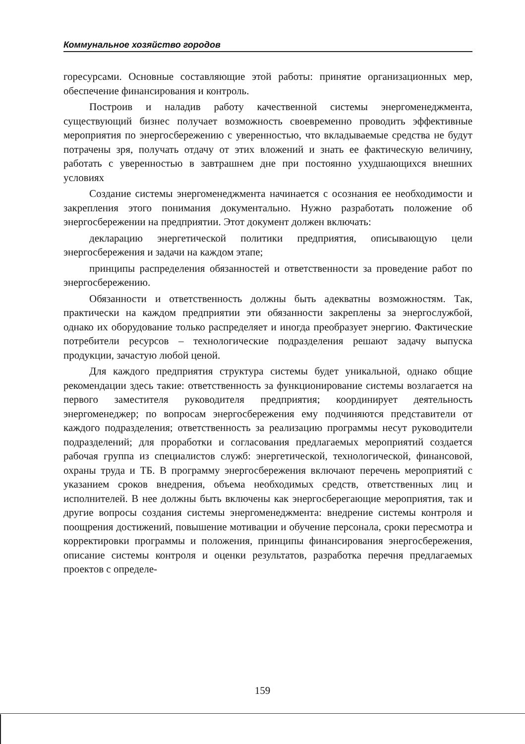Коммунальное хозяйство городов
горесурсами. Основные составляющие этой работы: принятие организационных мер, обеспечение финансирования и контроль.
Построив и наладив работу качественной системы энергоменеджмента, существующий бизнес получает возможность своевременно проводить эффективные мероприятия по энергосбережению с уверенностью, что вкладываемые средства не будут потрачены зря, получать отдачу от этих вложений и знать ее фактическую величину, работать с уверенностью в завтрашнем дне при постоянно ухудшающихся внешних условиях
Создание системы энергоменеджмента начинается с осознания ее необходимости и закрепления этого понимания документально. Нужно разработать положение об энергосбережении на предприятии. Этот документ должен включать:
декларацию энергетической политики предприятия, описывающую цели энергосбережения и задачи на каждом этапе;
принципы распределения обязанностей и ответственности за проведение работ по энергосбережению.
Обязанности и ответственность должны быть адекватны возможностям. Так, практически на каждом предприятии эти обязанности закреплены за энергослужбой, однако их оборудование только распределяет и иногда преобразует энергию. Фактические потребители ресурсов – технологические подразделения решают задачу выпуска продукции, зачастую любой ценой.
Для каждого предприятия структура системы будет уникальной, однако общие рекомендации здесь такие: ответственность за функционирование системы возлагается на первого заместителя руководителя предприятия; координирует деятельность энергоменеджер; по вопросам энергосбережения ему подчиняются представители от каждого подразделения; ответственность за реализацию программы несут руководители подразделений; для проработки и согласования предлагаемых мероприятий создается рабочая группа из специалистов служб: энергетической, технологической, финансовой, охраны труда и ТБ. В программу энергосбережения включают перечень мероприятий с указанием сроков внедрения, объема необходимых средств, ответственных лиц и исполнителей. В нее должны быть включены как энергосберегающие мероприятия, так и другие вопросы создания системы энергоменеджмента: внедрение системы контроля и поощрения достижений, повышение мотивации и обучение персонала, сроки пересмотра и корректировки программы и положения, принципы финансирования энергосбережения, описание системы контроля и оценки результатов, разработка перечня предлагаемых проектов с определе-
159